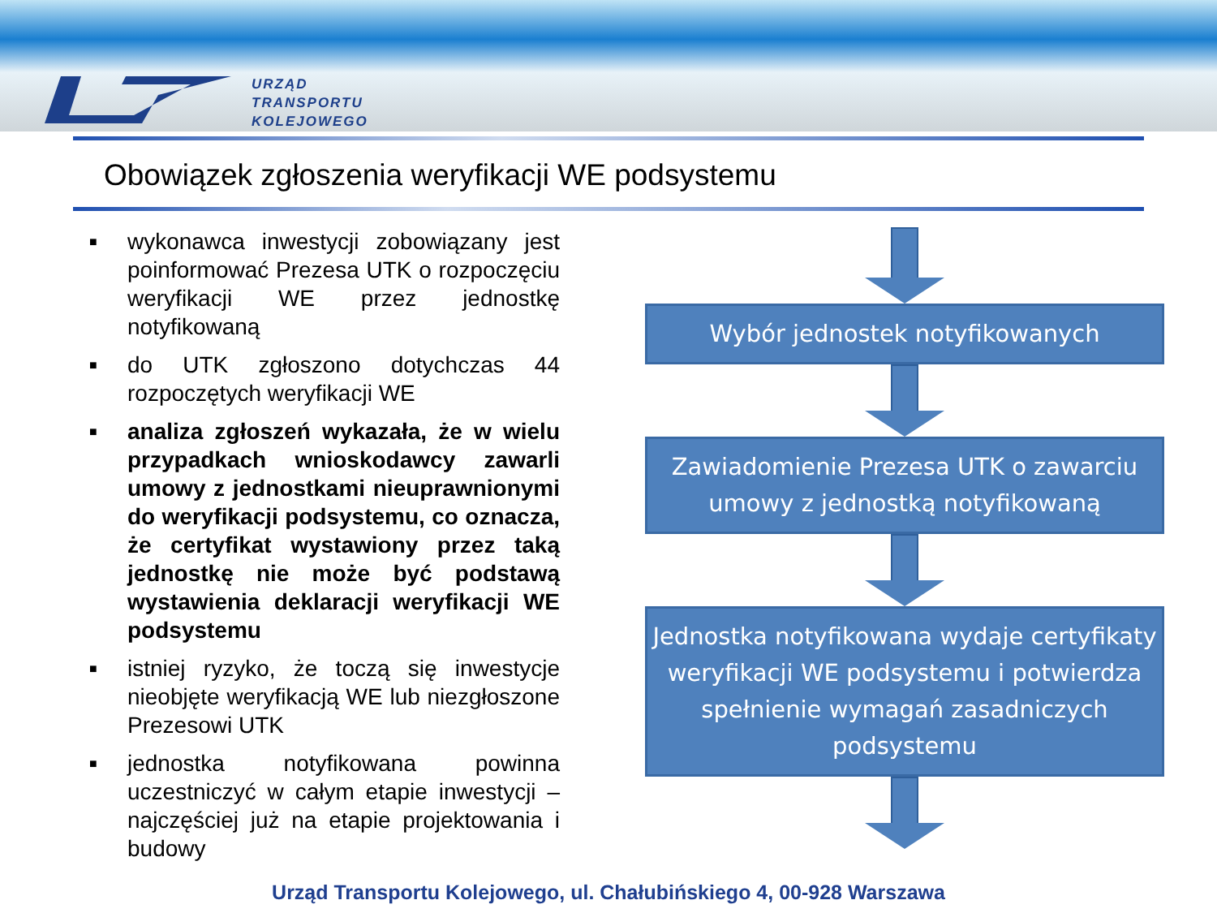URZĄD
TRANSPORTU
KOLEJOWEGO
Obowiązek zgłoszenia weryfikacji WE podsystemu
■ wykonawca inwestycji zobowiązany jest poinformować Prezesa UTK o rozpoczęciu weryfikacji WE przez jednostkę notyfikowaną
■ do UTK zgłoszono dotychczas 44 rozpoczętych weryfikacji WE
■ analiza zgłoszeń wykazała, że w wielu przypadkach wnioskodawcy zawarli umowy z jednostkami nieuprawnionymi do weryfikacji podsystemu, co oznacza, że certyfikat wystawiony przez taką jednostkę nie może być podstawą wystawienia deklaracji weryfikacji WE podsystemu
■ istniej ryzyko, że toczą się inwestycje nieobjęte weryfikacją WE lub niezgłoszone Prezesowi UTK
■ jednostka notyfikowana powinna uczestniczyć w całym etapie inwestycji – najczęściej już na etapie projektowania i budowy
Wybór jednostek notyfikowanych
Zawiadomienie Prezesa UTK o zawarciu umowy z jednostką notyfikowaną
Jednostka notyfikowana wydaje certyfikaty weryfikacji WE podsystemu i potwierdza spełnienie wymagań zasadniczych podsystemu
Urząd Transportu Kolejowego, ul. Chałubińskiego 4, 00-928 Warszawa